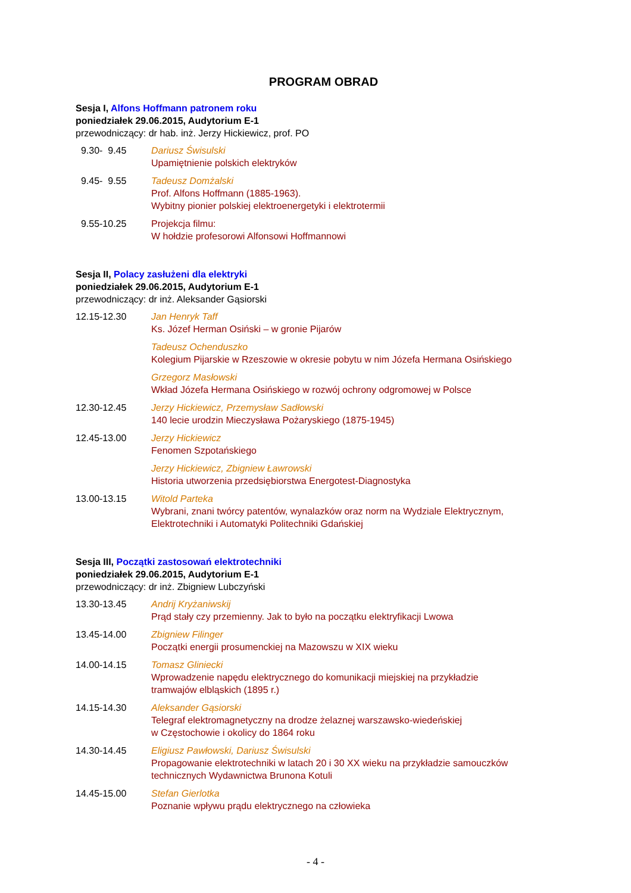PROGRAM OBRAD
Sesja I, Alfons Hoffmann patronem roku
poniedziałek 29.06.2015, Audytorium E-1
przewodniczący: dr hab. inż. Jerzy Hickiewicz, prof. PO
9.30- 9.45 Dariusz Świsulski
Upamiętnienie polskich elektryków
9.45- 9.55 Tadeusz Domżalski
Prof. Alfons Hoffmann (1885-1963).
Wybitny pionier polskiej elektroenergetyki i elektrotermii
9.55-10.25 Projekcja filmu:
W hołdzie profesorowi Alfonsowi Hoffmannowi
Sesja II, Polacy zasłużeni dla elektryki
poniedziałek 29.06.2015, Audytorium E-1
przewodniczący: dr inż. Aleksander Gąsiorski
12.15-12.30 Jan Henryk Taff
Ks. Józef Herman Osiński – w gronie Pijarów
Tadeusz Ochenduszko
Kolegium Pijarskie w Rzeszowie w okresie pobytu w nim Józefa Hermana Osińskiego
Grzegorz Masłowski
Wkład Józefa Hermana Osińskiego w rozwój ochrony odgromowej w Polsce
12.30-12.45 Jerzy Hickiewicz, Przemysław Sadłowski
140 lecie urodzin Mieczysława Pożaryskiego (1875-1945)
12.45-13.00 Jerzy Hickiewicz
Fenomen Szpotańskiego
Jerzy Hickiewicz, Zbigniew Ławrowski
Historia utworzenia przedsiębiorstwa Energotest-Diagnostyka
13.00-13.15 Witold Parteka
Wybrani, znani twórcy patentów, wynalazków oraz norm na Wydziale Elektrycznym,
Elektrotechniki i Automatyki Politechniki Gdańskiej
Sesja III, Początki zastosowań elektrotechniki
poniedziałek 29.06.2015, Audytorium E-1
przewodniczący: dr inż. Zbigniew Lubczyński
13.30-13.45 Andrij Kryżaniwskij
Prąd stały czy przemienny. Jak to było na początku elektryfikacji Lwowa
13.45-14.00 Zbigniew Filinger
Początki energii prosumenckiej na Mazowszu w XIX wieku
14.00-14.15 Tomasz Gliniecki
Wprowadzenie napędu elektrycznego do komunikacji miejskiej na przykładzie
tramwajów elbląskich (1895 r.)
14.15-14.30 Aleksander Gąsiorski
Telegraf elektromagnetyczny na drodze żelaznej warszawsko-wiedeńskiej
w Częstochowie i okolicy do 1864 roku
14.30-14.45 Eligiusz Pawłowski, Dariusz Świsulski
Propagowanie elektrotechniki w latach 20 i 30 XX wieku na przykładzie samouczków
technicznych Wydawnictwa Brunona Kotuli
14.45-15.00 Stefan Gierlotka
Poznanie wpływu prądu elektrycznego na człowieka
- 4 -